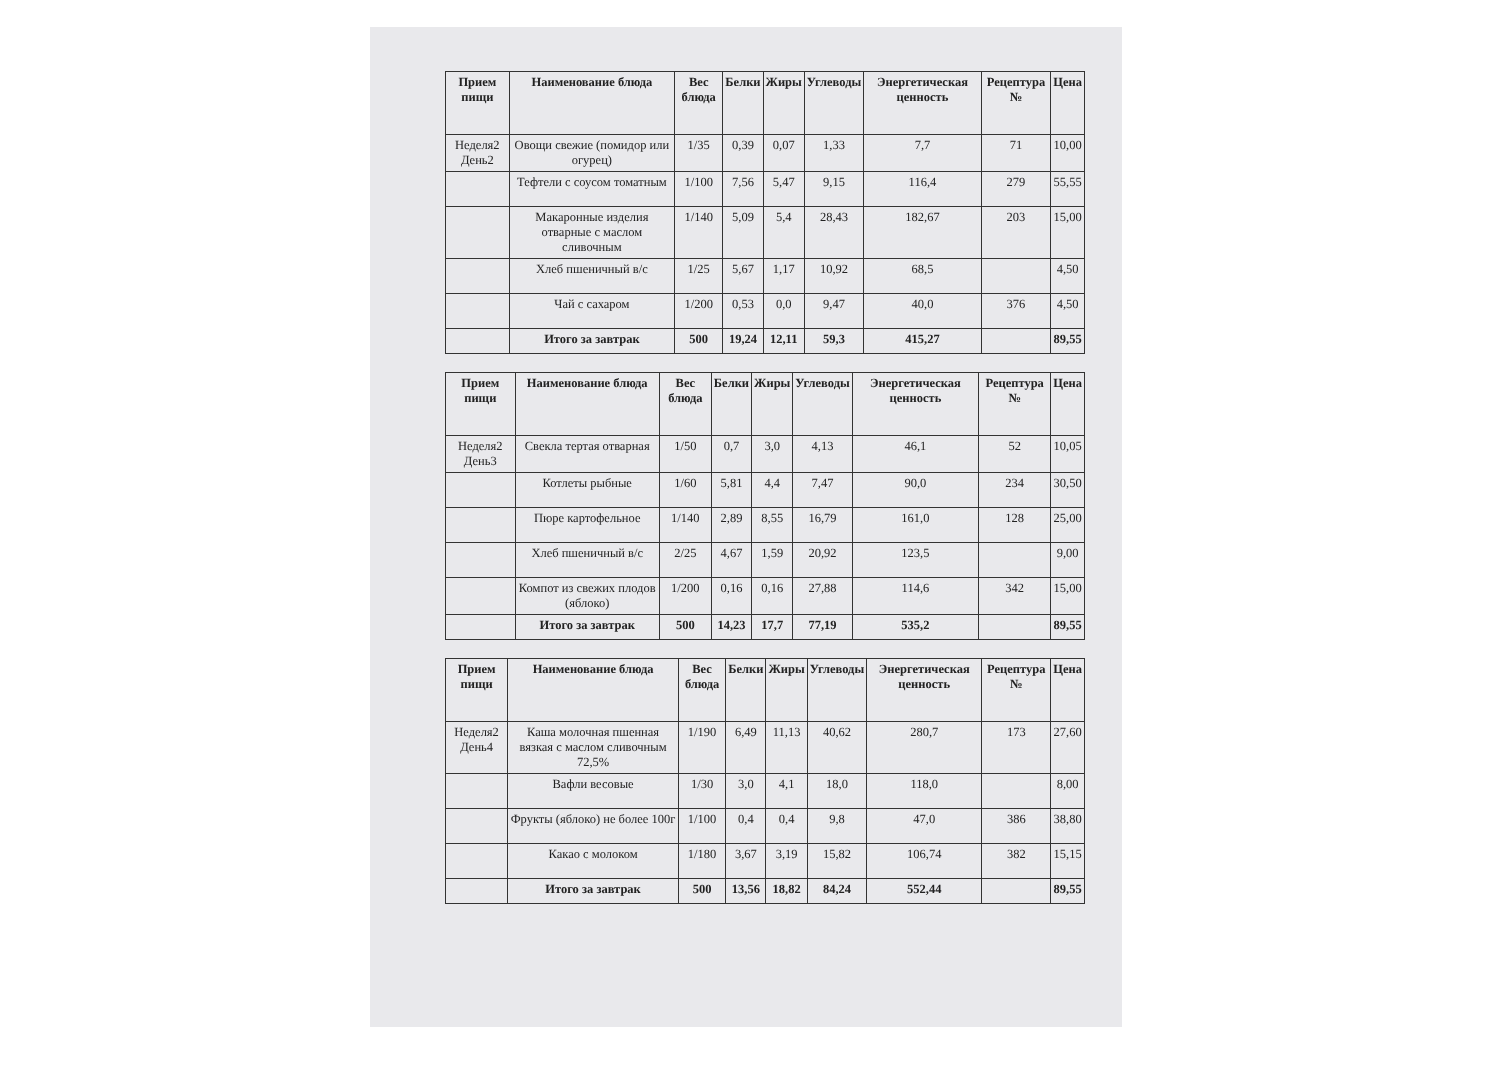| Прием пищи | Наименование блюда | Вес блюда | Белки | Жиры | Углеводы | Энергетическая ценность | Рецептура № | Цена |
| --- | --- | --- | --- | --- | --- | --- | --- | --- |
| Неделя2 День2 | Овощи свежие (помидор или огурец) | 1/35 | 0,39 | 0,07 | 1,33 | 7,7 | 71 | 10,00 |
| | Тефтели с соусом томатным | 1/100 | 7,56 | 5,47 | 9,15 | 116,4 | 279 | 55,55 |
| | Макаронные изделия отварные с маслом сливочным | 1/140 | 5,09 | 5,4 | 28,43 | 182,67 | 203 | 15,00 |
| | Хлеб пшеничный в/с | 1/25 | 5,67 | 1,17 | 10,92 | 68,5 | | 4,50 |
| | Чай с сахаром | 1/200 | 0,53 | 0,0 | 9,47 | 40,0 | 376 | 4,50 |
| | Итого за завтрак | 500 | 19,24 | 12,11 | 59,3 | 415,27 | | 89,55 |
| Прием пищи | Наименование блюда | Вес блюда | Белки | Жиры | Углеводы | Энергетическая ценность | Рецептура № | Цена |
| --- | --- | --- | --- | --- | --- | --- | --- | --- |
| Неделя2 День3 | Свекла тертая отварная | 1/50 | 0,7 | 3,0 | 4,13 | 46,1 | 52 | 10,05 |
| | Котлеты рыбные | 1/60 | 5,81 | 4,4 | 7,47 | 90,0 | 234 | 30,50 |
| | Пюре картофельное | 1/140 | 2,89 | 8,55 | 16,79 | 161,0 | 128 | 25,00 |
| | Хлеб пшеничный в/с | 2/25 | 4,67 | 1,59 | 20,92 | 123,5 | | 9,00 |
| | Компот из свежих плодов (яблоко) | 1/200 | 0,16 | 0,16 | 27,88 | 114,6 | 342 | 15,00 |
| | Итого за завтрак | 500 | 14,23 | 17,7 | 77,19 | 535,2 | | 89,55 |
| Прием пищи | Наименование блюда | Вес блюда | Белки | Жиры | Углеводы | Энергетическая ценность | Рецептура № | Цена |
| --- | --- | --- | --- | --- | --- | --- | --- | --- |
| Неделя2 День4 | Каша молочная пшенная вязкая с маслом сливочным 72,5% | 1/190 | 6,49 | 11,13 | 40,62 | 280,7 | 173 | 27,60 |
| | Вафли весовые | 1/30 | 3,0 | 4,1 | 18,0 | 118,0 | | 8,00 |
| | Фрукты (яблоко) не более 100г | 1/100 | 0,4 | 0,4 | 9,8 | 47,0 | 386 | 38,80 |
| | Какао с молоком | 1/180 | 3,67 | 3,19 | 15,82 | 106,74 | 382 | 15,15 |
| | Итого за завтрак | 500 | 13,56 | 18,82 | 84,24 | 552,44 | | 89,55 |